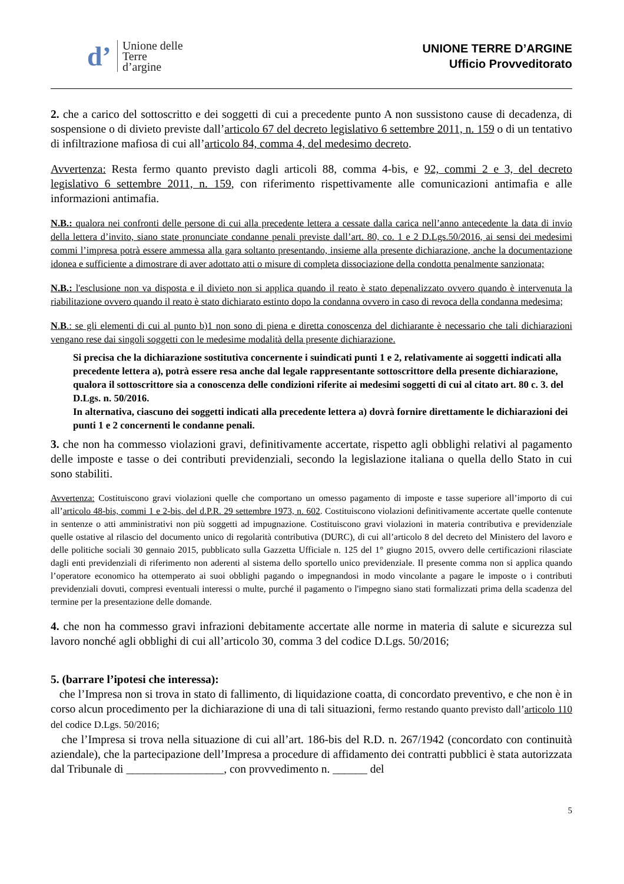d’ Unione delle
Terre
d’argine
UNIONE TERRE D’ARGINE
Ufficio Provveditorato
2. che a carico del sottoscritto e dei soggetti di cui a precedente punto A non sussistono cause di decadenza, di sospensione o di divieto previste dall’articolo 67 del decreto legislativo 6 settembre 2011, n. 159 o di un tentativo di infiltrazione mafiosa di cui all’articolo 84, comma 4, del medesimo decreto.
Avvertenza: Resta fermo quanto previsto dagli articoli 88, comma 4-bis, e 92, commi 2 e 3, del decreto legislativo 6 settembre 2011, n. 159, con riferimento rispettivamente alle comunicazioni antimafia e alle informazioni antimafia.
N.B.: qualora nei confronti delle persone di cui alla precedente lettera a cessate dalla carica nell’anno antecedente la data di invio della lettera d’invito, siano state pronunciate condanne penali previste dall’art. 80, co. 1 e 2 D.Lgs.50/2016, ai sensi dei medesimi commi l’impresa potrà essere ammessa alla gara soltanto presentando, insieme alla presente dichiarazione, anche la documentazione idonea e sufficiente a dimostrare di aver adottato atti o misure di completa dissociazione della condotta penalmente sanzionata;
N.B.: l'esclusione non va disposta e il divieto non si applica quando il reato è stato depenalizzato ovvero quando è intervenuta la riabilitazione ovvero quando il reato è stato dichiarato estinto dopo la condanna ovvero in caso di revoca della condanna medesima;
N.B.: se gli elementi di cui al punto b)1 non sono di piena e diretta conoscenza del dichiarante è necessario che tali dichiarazioni vengano rese dai singoli soggetti con le medesime modalità della presente dichiarazione.
Si precisa che la dichiarazione sostitutiva concernente i suindicati punti 1 e 2, relativamente ai soggetti indicati alla precedente lettera a), potrà essere resa anche dal legale rappresentante sottoscrittore della presente dichiarazione, qualora il sottoscrittore sia a conoscenza delle condizioni riferite ai medesimi soggetti di cui al citato art. 80 c. 3. del D.Lgs. n. 50/2016.
In alternativa, ciascuno dei soggetti indicati alla precedente lettera a) dovrà fornire direttamente le dichiarazioni dei punti 1 e 2 concernenti le condanne penali.
3. che non ha commesso violazioni gravi, definitivamente accertate, rispetto agli obblighi relativi al pagamento delle imposte e tasse o dei contributi previdenziali, secondo la legislazione italiana o quella dello Stato in cui sono stabiliti.
Avvertenza: Costituiscono gravi violazioni quelle che comportano un omesso pagamento di imposte e tasse superiore all’importo di cui all’articolo 48-bis, commi 1 e 2-bis, del d.P.R. 29 settembre 1973, n. 602. Costituiscono violazioni definitivamente accertate quelle contenute in sentenze o atti amministrativi non più soggetti ad impugnazione. Costituiscono gravi violazioni in materia contributiva e previdenziale quelle ostative al rilascio del documento unico di regolarità contributiva (DURC), di cui all’articolo 8 del decreto del Ministero del lavoro e delle politiche sociali 30 gennaio 2015, pubblicato sulla Gazzetta Ufficiale n. 125 del 1° giugno 2015, ovvero delle certificazioni rilasciate dagli enti previdenziali di riferimento non aderenti al sistema dello sportello unico previdenziale. Il presente comma non si applica quando l’operatore economico ha ottemperato ai suoi obblighi pagando o impegnandosi in modo vincolante a pagare le imposte o i contributi previdenziali dovuti, compresi eventuali interessi o multe, purché il pagamento o l'impegno siano stati formalizzati prima della scadenza del termine per la presentazione delle domande.
4. che non ha commesso gravi infrazioni debitamente accertate alle norme in materia di salute e sicurezza sul lavoro nonché agli obblighi di cui all’articolo 30, comma 3 del codice D.Lgs. 50/2016;
5. (barrare l’ipotesi che interessa):
che l’Impresa non si trova in stato di fallimento, di liquidazione coatta, di concordato preventivo, e che non è in corso alcun procedimento per la dichiarazione di una di tali situazioni, fermo restando quanto previsto dall’articolo 110 del codice D.Lgs. 50/2016;
che l’Impresa si trova nella situazione di cui all’art. 186-bis del R.D. n. 267/1942 (concordato con continuità aziendale), che la partecipazione dell’Impresa a procedure di affidamento dei contratti pubblici è stata autorizzata dal Tribunale di _________________, con provvedimento n. ______ del
5